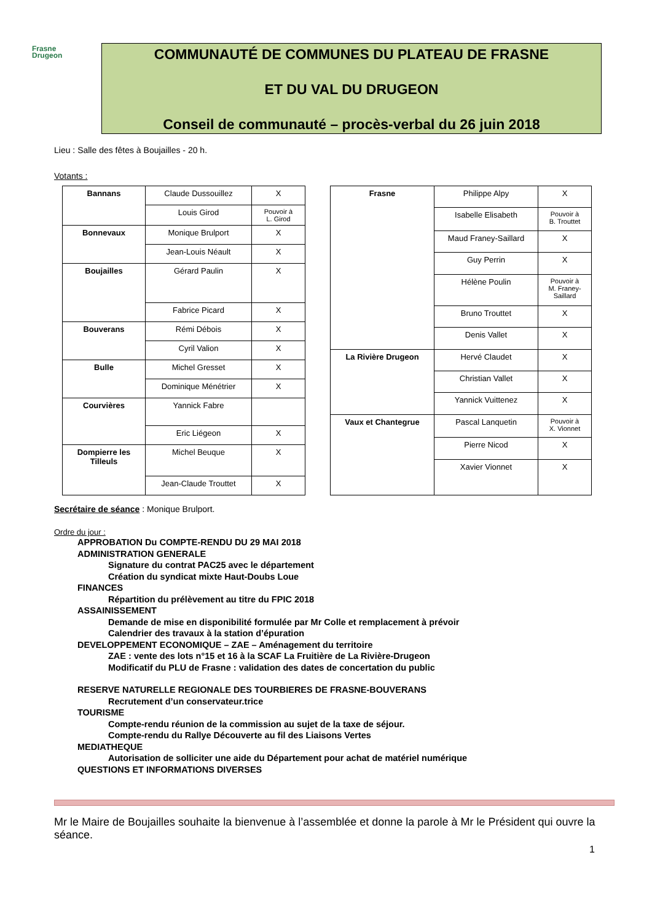Frasne
Drugeon
COMMUNAUTÉ DE COMMUNES DU PLATEAU DE FRASNE
ET DU VAL DU DRUGEON
Conseil de communauté – procès-verbal du 26 juin 2018
Lieu : Salle des fêtes à Boujailles - 20 h.
Votants :
| Bannans | Claude Dussouillez | X |
| | Louis Girod | Pouvoir à L. Girod |
| Bonnevaux | Monique Brulport | X |
| | Jean-Louis Néault | X |
| Boujailles | Gérard Paulin | X |
| | Fabrice Picard | X |
| Bouverans | Rémi Débois | X |
| | Cyril Valion | X |
| Bulle | Michel Gresset | X |
| | Dominique Ménétrier | X |
| Courvières | Yannick Fabre | |
| | Eric Liégeon | X |
| Dompierre les Tilleuls | Michel Beuque | X |
| | Jean-Claude Trouttet | X |
| Frasne | Philippe Alpy | X |
| | Isabelle Elisabeth | Pouvoir à B. Trouttet |
| | Maud Franey-Saillard | X |
| | Guy Perrin | X |
| | Hélène Poulin | Pouvoir à M. Franey- Saillard |
| | Bruno Trouttet | X |
| | Denis Vallet | X |
| La Rivière Drugeon | Hervé Claudet | X |
| | Christian Vallet | X |
| | Yannick Vuittenez | X |
| Vaux et Chantegrue | Pascal Lanquetin | Pouvoir à X. Vionnet |
| | Pierre Nicod | X |
| | Xavier Vionnet | X |
Secrétaire de séance : Monique Brulport.
Ordre du jour :
APPROBATION Du COMPTE-RENDU DU 29 MAI 2018
ADMINISTRATION GENERALE
Signature du contrat PAC25 avec le département
Création du syndicat mixte Haut-Doubs Loue
FINANCES
Répartition du prélèvement au titre du FPIC 2018
ASSAINISSEMENT
Demande de mise en disponibilité formulée par Mr Colle et remplacement à prévoir
Calendrier des travaux à la station d’épuration
DEVELOPPEMENT ECONOMIQUE – ZAE – Aménagement du territoire
ZAE : vente des lots n°15 et 16 à la SCAF La Fruitière de La Rivière-Drugeon
Modificatif du PLU de Frasne : validation des dates de concertation du public
RESERVE NATURELLE REGIONALE DES TOURBIERES DE FRASNE-BOUVERANS
Recrutement d’un conservateur.trice
TOURISME
Compte-rendu réunion de la commission au sujet de la taxe de séjour.
Compte-rendu du Rallye Découverte au fil des Liaisons Vertes
MEDIATHEQUE
Autorisation de solliciter une aide du Département pour achat de matériel numérique
QUESTIONS ET INFORMATIONS DIVERSES
Mr le Maire de Boujailles souhaite la bienvenue à l’assemblée et donne la parole à Mr le Président qui ouvre la séance.
1